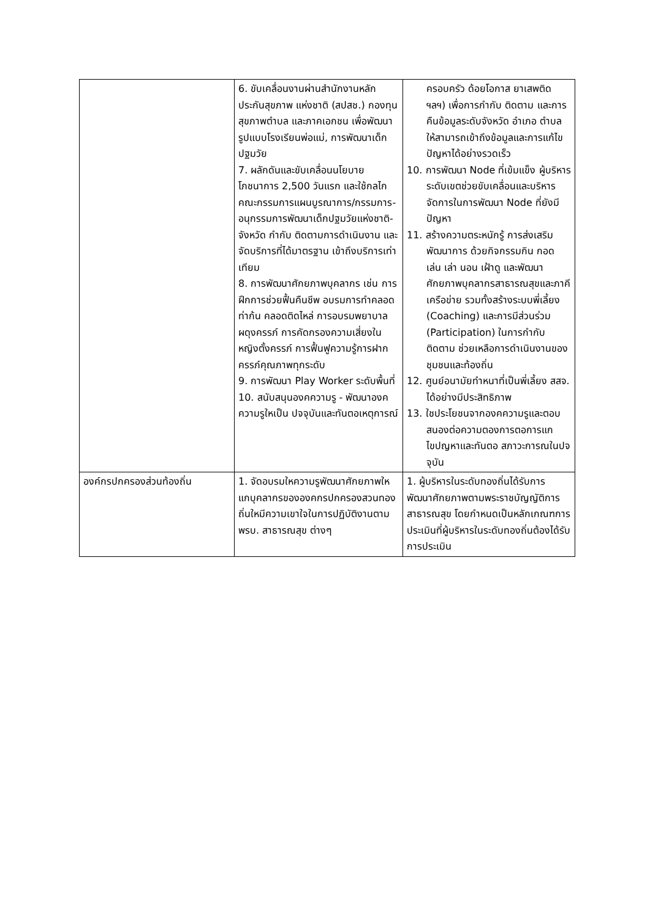| | 6. ขับเคลื่อนงานผ่านสำนักงานหลักประกันสุขภาพ แห่งชาติ (สปสช.) กองทุนสุขภาพตำบล และภาคเอกชน เพื่อพัฒนารูปแบบโรงเรียนพ่อแม่, การพัฒนาเด็กปฐมวัย 7. ผลักดันและขับเคลื่อนนโยบายโภชนาการ 2,500 วันแรก และใช้กลไกคณะกรรมการแผนบูรณาการ/กรรมการ-อนุกรรมการพัฒนาเด็กปฐมวัยแห่งชาติ-จังหวัด กำกับ ติดตามการดำเนินงาน และจัดบริการที่ได้มาตรฐาน เข้าถึงบริการเท่าเทียม 8. การพัฒนาศักยภาพบุคลากร เช่น การฝึกการช่วยฟื้นคืนชีพ อบรมการทำคลอดท่าก้น คลอดติดไหล่ การอบรมพยาบาลผดุงครรภ์ การคัดกรองความเสี่ยงในหญิงตั้งครรภ์ การฟื้นฟูความรู้การฝากครรภ์คุณภาพทุกระดับ 9. การพัฒนา Play Worker ระดับพื้นที่ 10. สนับสนุนองคความรู - พัฒนาองคความรูใหเป็น ปจจุบันและทันตอเหตุการณ์ | ครอบครัว ด้อยโอกาส ยาเสพติด ฯลฯ) เพื่อการกำกับ ติดตาม และการคืนข้อมูลระดับจังหวัด อำเภอ ตำบล ให้สามารถเข้าถึงข้อมูลและการแก้ไขปัญหาได้อย่างรวดเร็ว 10. การพัฒนา Node ที่เข้มแข็ง ผู้บริหารระดับเขตช่วยขับเคลื่อนและบริหารจัดการในการพัฒนา Node ที่ยังมีปัญหา 11. สร้างความตระหนักรู้ การส่งเสริมพัฒนาการ ด้วยกิจกรรมกิน กอด เล่น เล่า นอน เฝ้าดู และพัฒนาศักยภาพบุคลากรสาธารณสุขและภาคีเครือข่าย รวมทั้งสร้างระบบพี่เลี้ยง (Coaching) และการมีส่วนร่วม (Participation) ในการกำกับ ติดตาม ช่วยเหลือการดำเนินงานของชุมชนและท้องถิ่น 12. ศูนย์อนามัยทำหนาที่เป็นพี่เลี้ยง สสจ. ได้อย่างมีประสิทธิภาพ 13. ใชประโยชนจากองคความรูและตอบสนองต่อความตองการตอการแกไขปญหาและทันตอ สภาวะการณในปจจุบัน |
| องค์กรปกครองส่วนท้องถิ่น | 1. จัดอบรมใหความรูพัฒนาศักยภาพใหแกบุคลากรขององคกรปกครองสวนทองถิ่นใหมีความเขาใจในการปฏิบัติงานตาม พรบ. สาธารณสุข ต่างๆ | 1. ผู้บริหารในระดับทองถิ่นได้รับการพัฒนาศักยภาพตามพระราชบัญญัติการสาธารณสุข โดยกำหนดเป็นหลักเกณฑการประเมินที่ผู้บริหารในระดับทองถิ่นต้องได้รับการประเมิน |